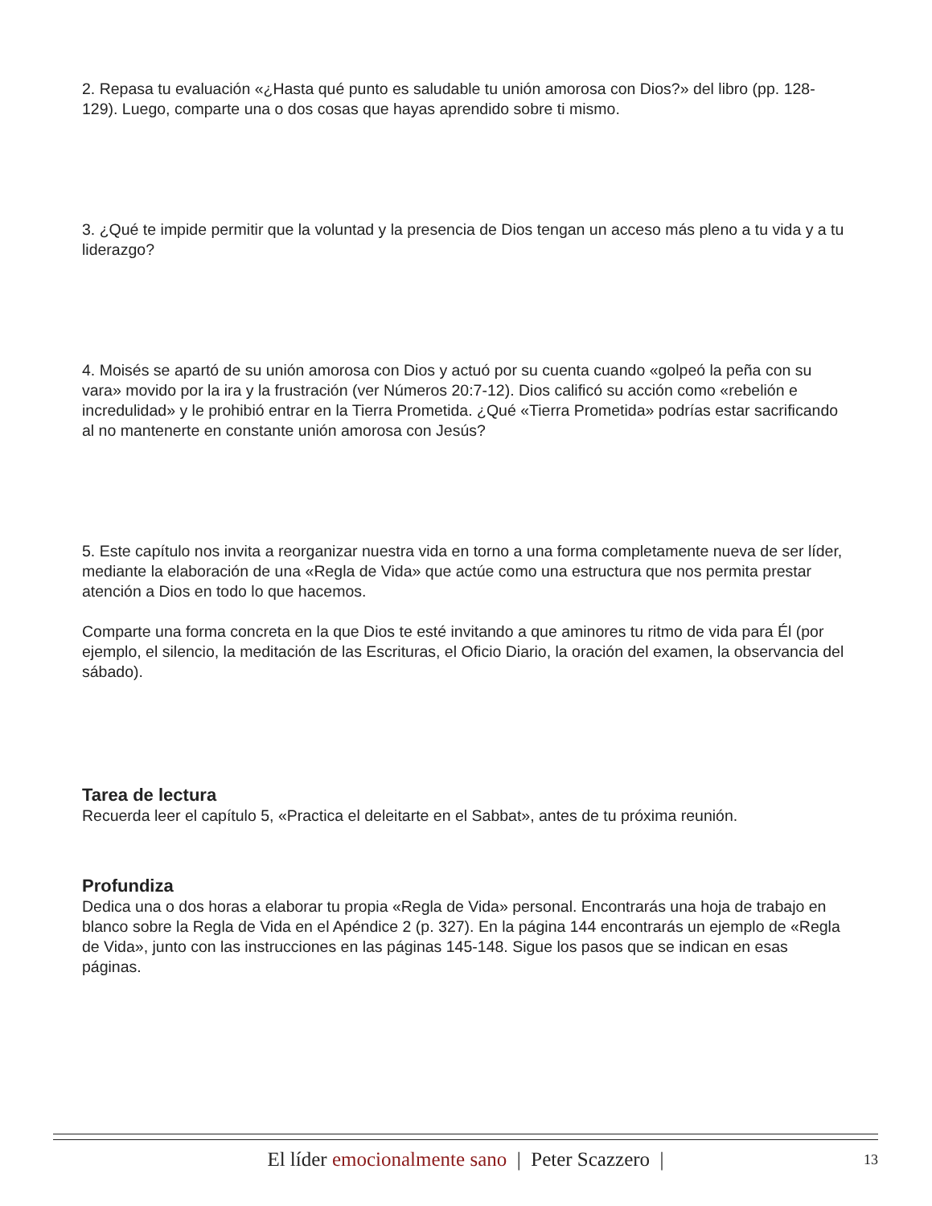2. Repasa tu evaluación «¿Hasta qué punto es saludable tu unión amorosa con Dios?» del libro (pp. 128-129). Luego, comparte una o dos cosas que hayas aprendido sobre ti mismo.
3. ¿Qué te impide permitir que la voluntad y la presencia de Dios tengan un acceso más pleno a tu vida y a tu liderazgo?
4. Moisés se apartó de su unión amorosa con Dios y actuó por su cuenta cuando «golpeó la peña con su vara» movido por la ira y la frustración (ver Números 20:7-12). Dios calificó su acción como «rebelión e incredulidad» y le prohibió entrar en la Tierra Prometida. ¿Qué «Tierra Prometida» podrías estar sacrificando al no mantenerte en constante unión amorosa con Jesús?
5. Este capítulo nos invita a reorganizar nuestra vida en torno a una forma completamente nueva de ser líder, mediante la elaboración de una «Regla de Vida» que actúe como una estructura que nos permita prestar atención a Dios en todo lo que hacemos.
Comparte una forma concreta en la que Dios te esté invitando a que aminores tu ritmo de vida para Él (por ejemplo, el silencio, la meditación de las Escrituras, el Oficio Diario, la oración del examen, la observancia del sábado).
Tarea de lectura
Recuerda leer el capítulo 5, «Practica el deleitarte en el Sabbat», antes de tu próxima reunión.
Profundiza
Dedica una o dos horas a elaborar tu propia «Regla de Vida» personal. Encontrarás una hoja de trabajo en blanco sobre la Regla de Vida en el Apéndice 2 (p. 327). En la página 144 encontrarás un ejemplo de «Regla de Vida», junto con las instrucciones en las páginas 145-148. Sigue los pasos que se indican en esas páginas.
El líder emocionalmente sano | Peter Scazzero | 13